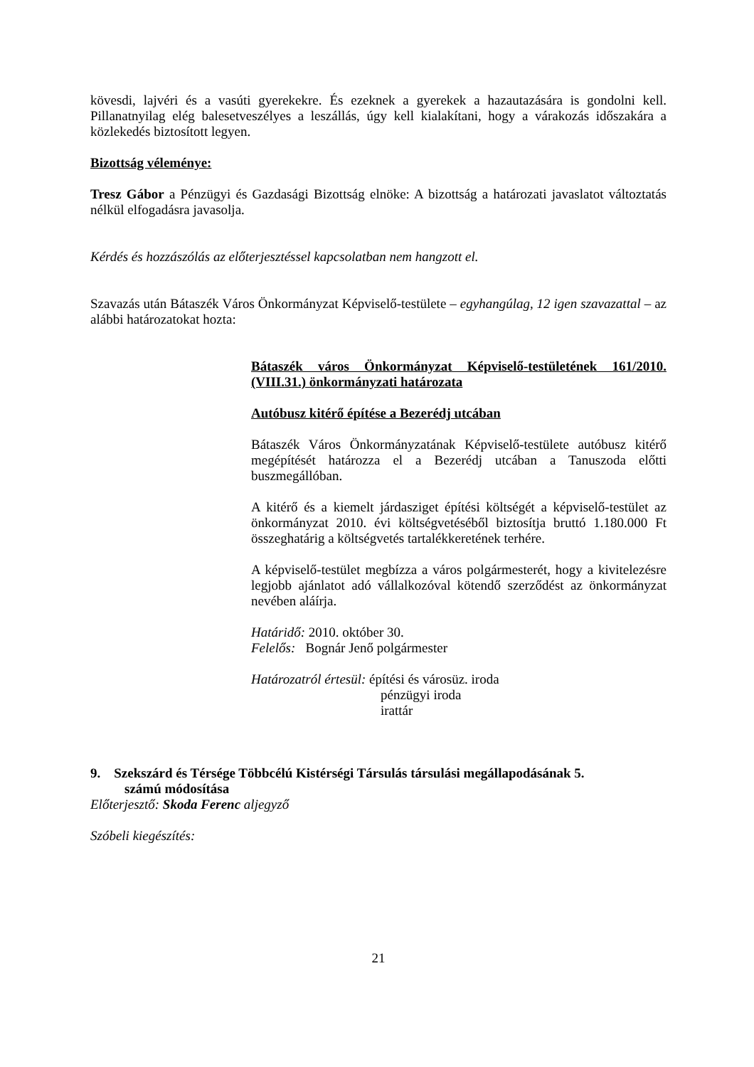kövesdi, lajvéri és a vasúti gyerekekre. És ezeknek a gyerekek a hazautazására is gondolni kell. Pillanatnyilag elég balesetveszélyes a leszállás, úgy kell kialakítani, hogy a várakozás időszakára a közlekedés biztosított legyen.
Bizottság véleménye:
Tresz Gábor a Pénzügyi és Gazdasági Bizottság elnöke: A bizottság a határozati javaslatot változtatás nélkül elfogadásra javasolja.
Kérdés és hozzászólás az előterjesztéssel kapcsolatban nem hangzott el.
Szavazás után Bátaszék Város Önkormányzat Képviselő-testülete – egyhangúlag, 12 igen szavazattal – az alábbi határozatokat hozta:
Bátaszék város Önkormányzat Képviselő-testületének 161/2010.(VIII.31.) önkormányzati határozata
Autóbusz kitérő építése a Bezerédj utcában
Bátaszék Város Önkormányzatának Képviselő-testülete autóbusz kitérő megépítését határozza el a Bezerédj utcában a Tanuszoda előtti buszmegállóban.
A kitérő és a kiemelt járdasziget építési költségét a képviselő-testület az önkormányzat 2010. évi költségvetéséből biztosítja bruttó 1.180.000 Ft összeghatárig a költségvetés tartalékkeretének terhére.
A képviselő-testület megbízza a város polgármesterét, hogy a kivitelezésre legjobb ajánlatot adó vállalkozóval kötendő szerződést az önkormányzat nevében aláírja.
Határidő: 2010. október 30.
Felelős: Bognár Jenő polgármester
Határozatról értesül: építési és városüz. iroda
pénzügyi iroda
irattár
9. Szekszárd és Térsége Többcélú Kistérségi Társulás társulási megállapodásának 5.
számú módosítása
Előterjesztő: Skoda Ferenc aljegyző
Szóbeli kiegészítés:
21